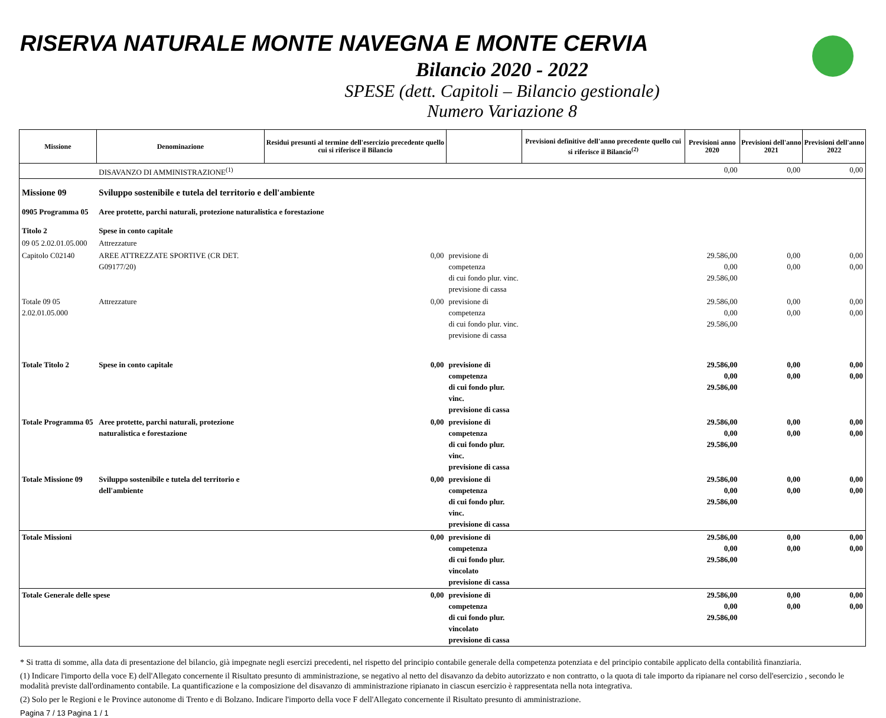RISERVA NATURALE MONTE NAVEGNA E MONTE CERVIA
Bilancio 2020 - 2022
SPESE (dett. Capitoli – Bilancio gestionale)
Numero Variazione 8
| Missione | Denominazione | Residui presunti al termine dell'esercizio precedente quello cui si riferisce il Bilancio | | Previsioni definitive dell'anno precedente quello cui si riferisce il Bilancio<sup>(2)</sup> | Previsioni anno 2020 | Previsioni dell'anno 2021 | Previsioni dell'anno 2022 |
| --- | --- | --- | --- | --- | --- | --- | --- |
| | DISAVANZO DI AMMINISTRAZIONE<sup>(1)</sup> | | | | 0,00 | 0,00 | 0,00 |
| Missione 09 | Sviluppo sostenibile e tutela del territorio e dell'ambiente | | | | | | |
| 0905 Programma 05 | Aree protette, parchi naturali, protezione naturalistica e forestazione | | | | | | |
| Titolo 2 | Spese in conto capitale | | | | | | |
| 09 05 2.02.01.05.000 | Attrezzature | | | | | | |
| Capitolo C02140 | AREE ATTREZZATE SPORTIVE (CR DET. G09177/20) | 0,00 | previsione di competenza di cui fondo plur. vinc. previsione di cassa | | 29.586,00 0,00 29.586,00 | 0,00 0,00 | 0,00 0,00 |
| Totale 09 05 2.02.01.05.000 | Attrezzature | 0,00 | previsione di competenza di cui fondo plur. vinc. previsione di cassa | | 29.586,00 0,00 29.586,00 | 0,00 0,00 | 0,00 0,00 |
| Totale Titolo 2 | Spese in conto capitale | 0,00 | previsione di competenza di cui fondo plur. vinc. previsione di cassa | | 29.586,00 0,00 29.586,00 | 0,00 0,00 | 0,00 0,00 |
| Totale Programma 05 | Aree protette, parchi naturali, protezione naturalistica e forestazione | 0,00 | previsione di competenza di cui fondo plur. vinc. previsione di cassa | | 29.586,00 0,00 29.586,00 | 0,00 0,00 | 0,00 0,00 |
| Totale Missione 09 | Sviluppo sostenibile e tutela del territorio e dell'ambiente | 0,00 | previsione di competenza di cui fondo plur. vinc. previsione di cassa | | 29.586,00 0,00 29.586,00 | 0,00 0,00 | 0,00 0,00 |
| Totale Missioni | | 0,00 | previsione di competenza di cui fondo plur. vincolato previsione di cassa | | 29.586,00 0,00 29.586,00 | 0,00 0,00 | 0,00 0,00 |
| Totale Generale delle spese | | 0,00 | previsione di competenza di cui fondo plur. vincolato previsione di cassa | | 29.586,00 0,00 29.586,00 | 0,00 0,00 | 0,00 0,00 |
* Si tratta di somme, alla data di presentazione del bilancio, già impegnate negli esercizi precedenti, nel rispetto del principio contabile generale della competenza potenziata e del principio contabile applicato della contabilità finanziaria.
(1) Indicare l'importo della voce E) dell'Allegato concernente il Risultato presunto di amministrazione, se negativo al netto del disavanzo da debito autorizzato e non contratto, o la quota di tale importo da ripianare nel corso dell'esercizio , secondo le modalità previste dall'ordinamento contabile. La quantificazione e la composizione del disavanzo di amministrazione ripianato in ciascun esercizio è rappresentata nella nota integrativa.
(2) Solo per le Regioni e le Province autonome di Trento e di Bolzano. Indicare l'importo della voce F dell'Allegato concernente il Risultato presunto di amministrazione.
Pagina 7 / 13 Pagina 1 / 1